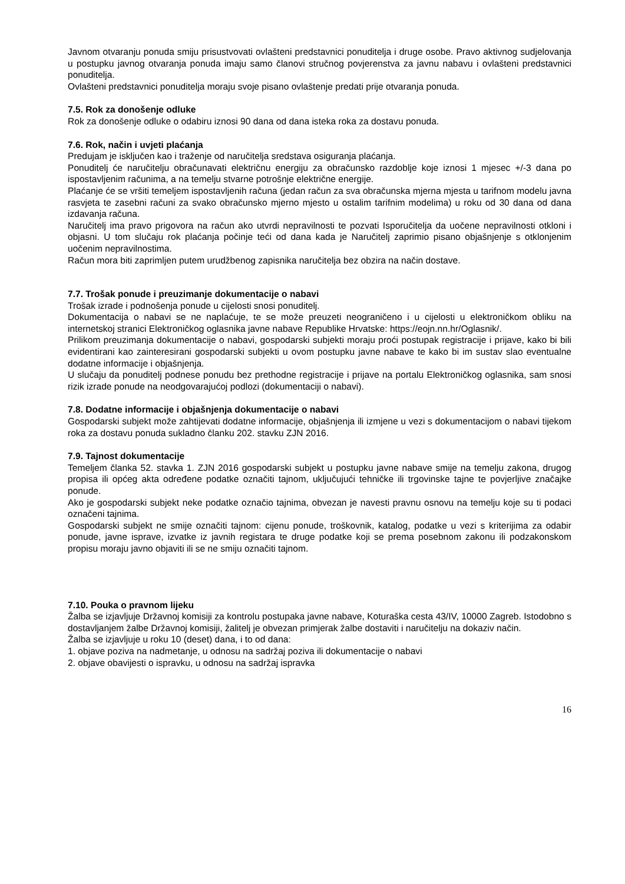Javnom otvaranju ponuda smiju prisustvovati ovlašteni predstavnici ponuditelja i druge osobe. Pravo aktivnog sudjelovanja u postupku javnog otvaranja ponuda imaju samo članovi stručnog povjerenstva za javnu nabavu i ovlašteni predstavnici ponuditelja.
Ovlašteni predstavnici ponuditelja moraju svoje pisano ovlaštenje predati prije otvaranja ponuda.
7.5. Rok za donošenje odluke
Rok za donošenje odluke o odabiru iznosi 90 dana od dana isteka roka za dostavu ponuda.
7.6. Rok, način i uvjeti plaćanja
Predujam je isključen kao i traženje od naručitelja sredstava osiguranja plaćanja.
Ponuditelj će naručitelju obračunavati električnu energiju za obračunsko razdoblje koje iznosi 1 mjesec +/-3 dana po ispostavljenim računima, a na temelju stvarne potrošnje električne energije.
Plaćanje će se vršiti temeljem ispostavljenih računa (jedan račun za sva obračunska mjerna mjesta u tarifnom modelu javna rasvjeta te zasebni računi za svako obračunsko mjerno mjesto u ostalim tarifnim modelima) u roku od 30 dana od dana izdavanja računa.
Naručitelj ima pravo prigovora na račun ako utvrdi nepravilnosti te pozvati Isporučitelja da uočene nepravilnosti otkloni i objasni. U tom slučaju rok plaćanja počinje teći od dana kada je Naručitelj zaprimio pisano objašnjenje s otklonjenim uočenim nepravilnostima.
Račun mora biti zaprimljen putem urudžbenog zapisnika naručitelja bez obzira na način dostave.
7.7. Trošak ponude i preuzimanje dokumentacije o nabavi
Trošak izrade i podnošenja ponude u cijelosti snosi ponuditelj.
Dokumentacija o nabavi se ne naplaćuje, te se može preuzeti neograničeno i u cijelosti u elektroničkom obliku na internetskoj stranici Elektroničkog oglasnika javne nabave Republike Hrvatske: https://eojn.nn.hr/Oglasnik/.
Prilikom preuzimanja dokumentacije o nabavi, gospodarski subjekti moraju proći postupak registracije i prijave, kako bi bili evidentirani kao zainteresirani gospodarski subjekti u ovom postupku javne nabave te kako bi im sustav slao eventualne dodatne informacije i objašnjenja.
U slučaju da ponuditelj podnese ponudu bez prethodne registracije i prijave na portalu Elektroničkog oglasnika, sam snosi rizik izrade ponude na neodgovarajućoj podlozi (dokumentaciji o nabavi).
7.8. Dodatne informacije i objašnjenja dokumentacije o nabavi
Gospodarski subjekt može zahtijevati dodatne informacije, objašnjenja ili izmjene u vezi s dokumentacijom o nabavi tijekom roka za dostavu ponuda sukladno članku 202. stavku ZJN 2016.
7.9. Tajnost dokumentacije
Temeljem članka 52. stavka 1. ZJN 2016 gospodarski subjekt u postupku javne nabave smije na temelju zakona, drugog propisa ili općeg akta određene podatke označiti tajnom, uključujući tehničke ili trgovinske tajne te povjerljive značajke ponude.
Ako je gospodarski subjekt neke podatke označio tajnima, obvezan je navesti pravnu osnovu na temelju koje su ti podaci označeni tajnima.
Gospodarski subjekt ne smije označiti tajnom: cijenu ponude, troškovnik, katalog, podatke u vezi s kriterijima za odabir ponude, javne isprave, izvatke iz javnih registara te druge podatke koji se prema posebnom zakonu ili podzakonskom propisu moraju javno objaviti ili se ne smiju označiti tajnom.
7.10. Pouka o pravnom lijeku
Žalba se izjavljuje Državnoj komisiji za kontrolu postupaka javne nabave, Koturaška cesta 43/IV, 10000 Zagreb. Istodobno s dostavljanjem žalbe Državnoj komisiji, žalitelj je obvezan primjerak žalbe dostaviti i naručitelju na dokaziv način.
Žalba se izjavljuje u roku 10 (deset) dana, i to od dana:
1. objave poziva na nadmetanje, u odnosu na sadržaj poziva ili dokumentacije o nabavi
2. objave obavijesti o ispravku, u odnosu na sadržaj ispravka
16